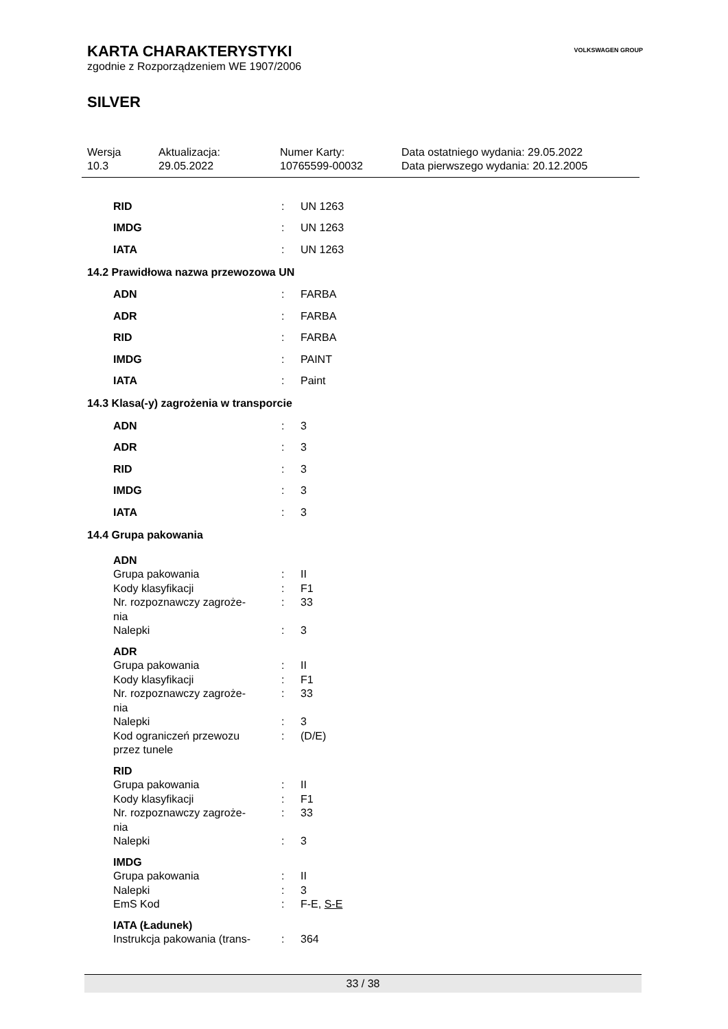VOLKSWAGEN GROUP
KARTA CHARAKTERYSTYKI
zgodnie z Rozporządzeniem WE 1907/2006
SILVER
Wersja
10.3
Aktualizacja:
29.05.2022
Numer Karty:
10765599-00032
Data ostatniego wydania: 29.05.2022
Data pierwszego wydania: 20.12.2005
RID: UN 1263
IMDG: UN 1263
IATA: UN 1263
14.2 Prawidłowa nazwa przewozowa UN
ADN: FARBA
ADR: FARBA
RID: FARBA
IMDG: PAINT
IATA: Paint
14.3 Klasa(-y) zagrożenia w transporcie
ADN: 3
ADR: 3
RID: 3
IMDG: 3
IATA: 3
14.4 Grupa pakowania
ADN
Grupa pakowania: II
Kody klasyfikacji: F1
Nr. rozpoznawczy zagroże-
nia: 33
Nalepki: 3
ADR
Grupa pakowania: II
Kody klasyfikacji: F1
Nr. rozpoznawczy zagroże-
nia: 33
Nalepki: 3
Kod ograniczeń przewozu
przez tunele: (D/E)
RID
Grupa pakowania: II
Kody klasyfikacji: F1
Nr. rozpoznawczy zagroże-
nia: 33
Nalepki: 3
IMDG
Grupa pakowania: II
Nalepki: 3
EmS Kod: F-E, S-E
IATA (Ładunek)
Instrukcja pakowania (trans-: 364
33 / 38